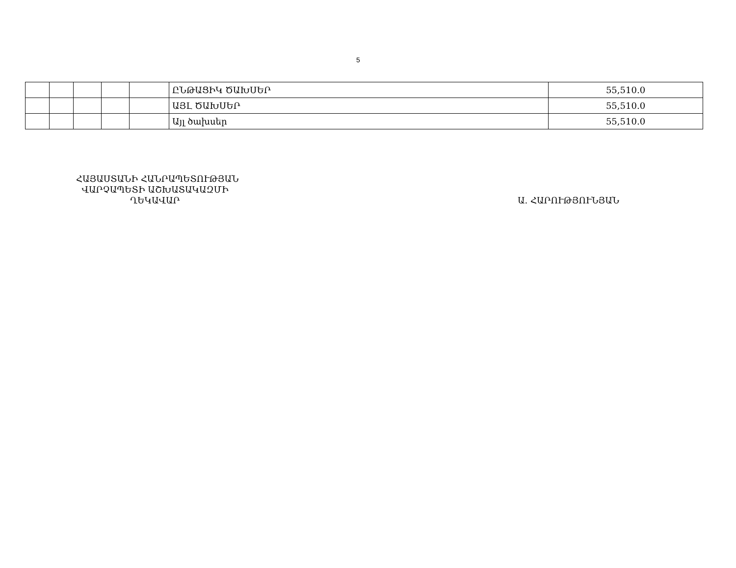5
| | | | | | ԸՆԹԱՑԻԿ ԾԱԽՍԵՐ | 55,510.0 |
| | | | | | ԱՅԼ ԾԱԽՍԵՐ | 55,510.0 |
| | | | | | Այլ ծախսեր | 55,510.0 |
ՀԱՅԱՍՏԱՆԻ ՀԱՆՐԱՊԵՏՈՒԹՅԱՆ
ՎԱՐՉԱՊԵՏԻ ԱՇԽԱՏԱԿԱԶՄԻ
ՂԵԿԱՎԱՐ
Ա. ՀԱՐՈՒԹՅՈՒՆՅԱՆ